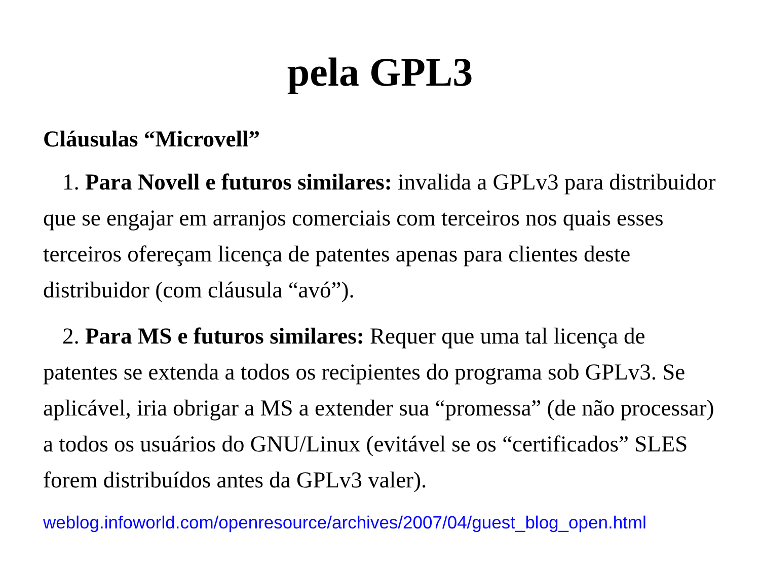pela GPL3
Cláusulas “Microvell”
1. Para Novell e futuros similares: invalida a GPLv3 para distribuidor que se engajar em arranjos comerciais com terceiros nos quais esses terceiros ofereçam licença de patentes apenas para clientes deste distribuidor (com cláusula “avó”).
2. Para MS e futuros similares: Requer que uma tal licença de patentes se extenda a todos os recipientes do programa sob GPLv3. Se aplicável, iria obrigar a MS a extender sua “promessa” (de não processar) a todos os usuários do GNU/Linux (evitável se os “certificados” SLES forem distribuídos antes da GPLv3 valer).
weblog.infoworld.com/openresource/archives/2007/04/guest_blog_open.html